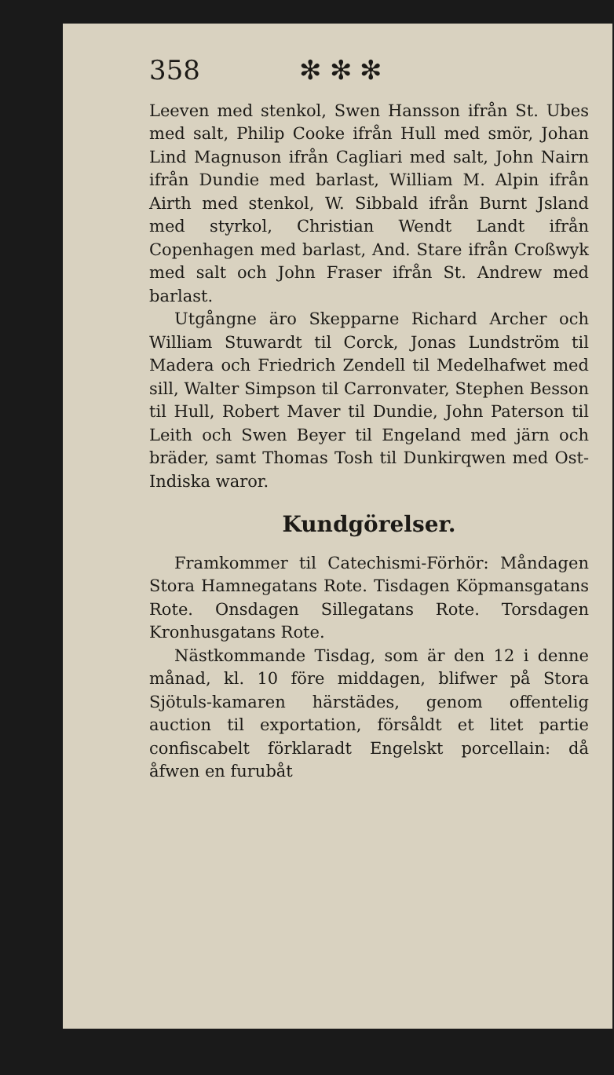358 ✻ ✻ ✻
Leeven med stenkol, Swen Hansson ifrån St. Ubes med salt, Philip Cooke ifrån Hull med smör, Johan Lind Magnuson ifrån Cagliari med salt, John Nairn ifrån Dundie med barlast, William M. Alpin ifrån Airth med stenkol, W. Sibbald ifrån Burnt Jsland med styrkol, Christian Wendt Landt ifrån Copenhagen med barlast, And. Stare ifrån Croßwyk med salt och John Fraser ifrån St. Andrew med barlast.
Utgångne äro Skepparne Richard Archer och William Stuwardt til Corck, Jonas Lundström til Madera och Friedrich Zendell til Medelhafwet med sill, Walter Simpson til Carronvater, Stephen Besson til Hull, Robert Maver til Dundie, John Paterson til Leith och Swen Beyer til Engeland med järn och bräder, samt Thomas Tosh til Dunkirqwen med Ost-Indiska waror.
Kundgörelser.
Framkommer til Catechismi-Förhör: Måndagen Stora Hamnegatans Rote. Tisdagen Köpmansgatans Rote. Onsdagen Sillegatans Rote. Torsdagen Kronhusgatans Rote.
Nästkommande Tisdag, som är den 12 i denne månad, kl. 10 före middagen, blifwer på Stora Sjötuls-kamaren härstädes, genom offentelig auction til exportation, försåldt et litet partie confiscabelt förklaradt Engelskt porcellain: då åfwen en furubåt